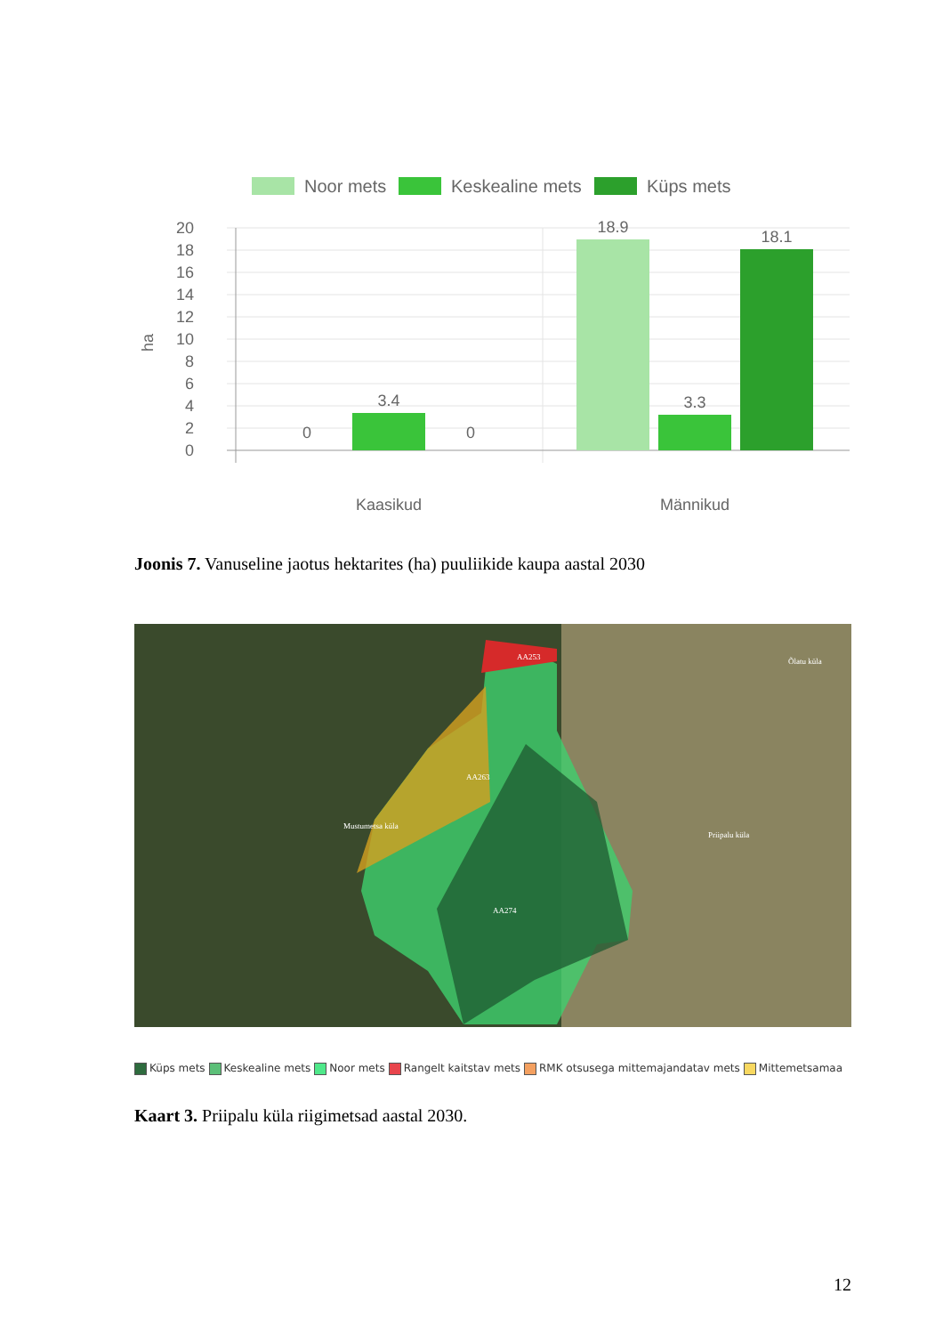Noor mets
Keskealine mets
Küps mets
20
18
16
14
12
10
8
6
4
2
0
ha
0
3.4
0
18.9
3.3
18.1
Kaasikud
Männikud
Joonis 7. Vanuseline jaotus hektarites (ha) puuliikide kaupa aastal 2030
AA253
AA263
AA274
Mustumetsa küla
Priipalu küla
Õlatu küla
Küps mets Keskealine mets Noor mets Rangelt kaitstav mets RMK otsusega mittemajandatav mets Mittemetsamaa
Kaart 3. Priipalu küla riigimetsad aastal 2030.
12